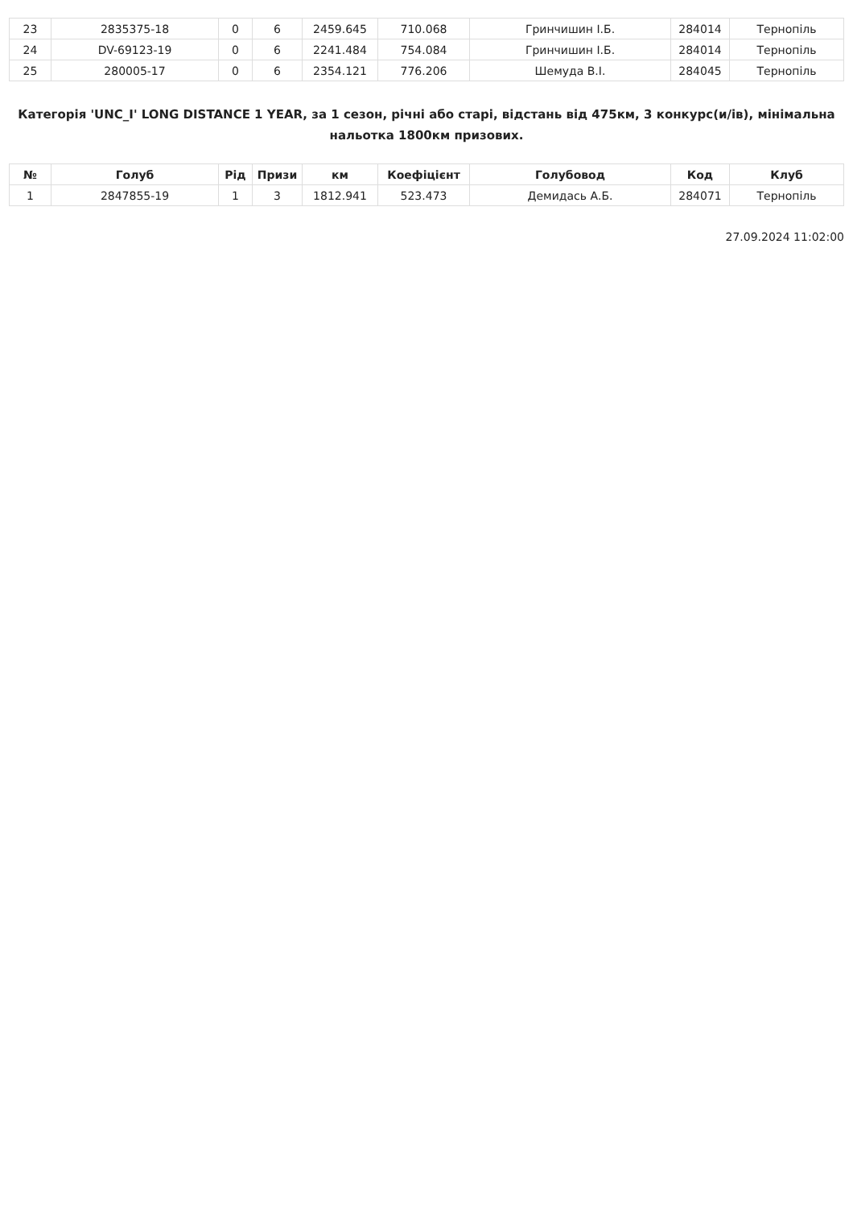| 23 | 2835375-18 | 0 | 6 | 2459.645 | 710.068 | Гринчишин І.Б. | 284014 | Тернопіль |
| 24 | DV-69123-19 | 0 | 6 | 2241.484 | 754.084 | Гринчишин І.Б. | 284014 | Тернопіль |
| 25 | 280005-17 | 0 | 6 | 2354.121 | 776.206 | Шемуда В.І. | 284045 | Тернопіль |
Категорія 'UNC_I' LONG DISTANCE 1 YEAR, за 1 сезон, річні або старі, відстань від 475км, 3 конкурс(и/ів), мінімальна нальотка 1800км призових.
| № | Голуб | Рід | Призи | км | Коефіцієнт | Голубовод | Код | Клуб |
| --- | --- | --- | --- | --- | --- | --- | --- | --- |
| 1 | 2847855-19 | 1 | 3 | 1812.941 | 523.473 | Демидась А.Б. | 284071 | Тернопіль |
27.09.2024 11:02:00